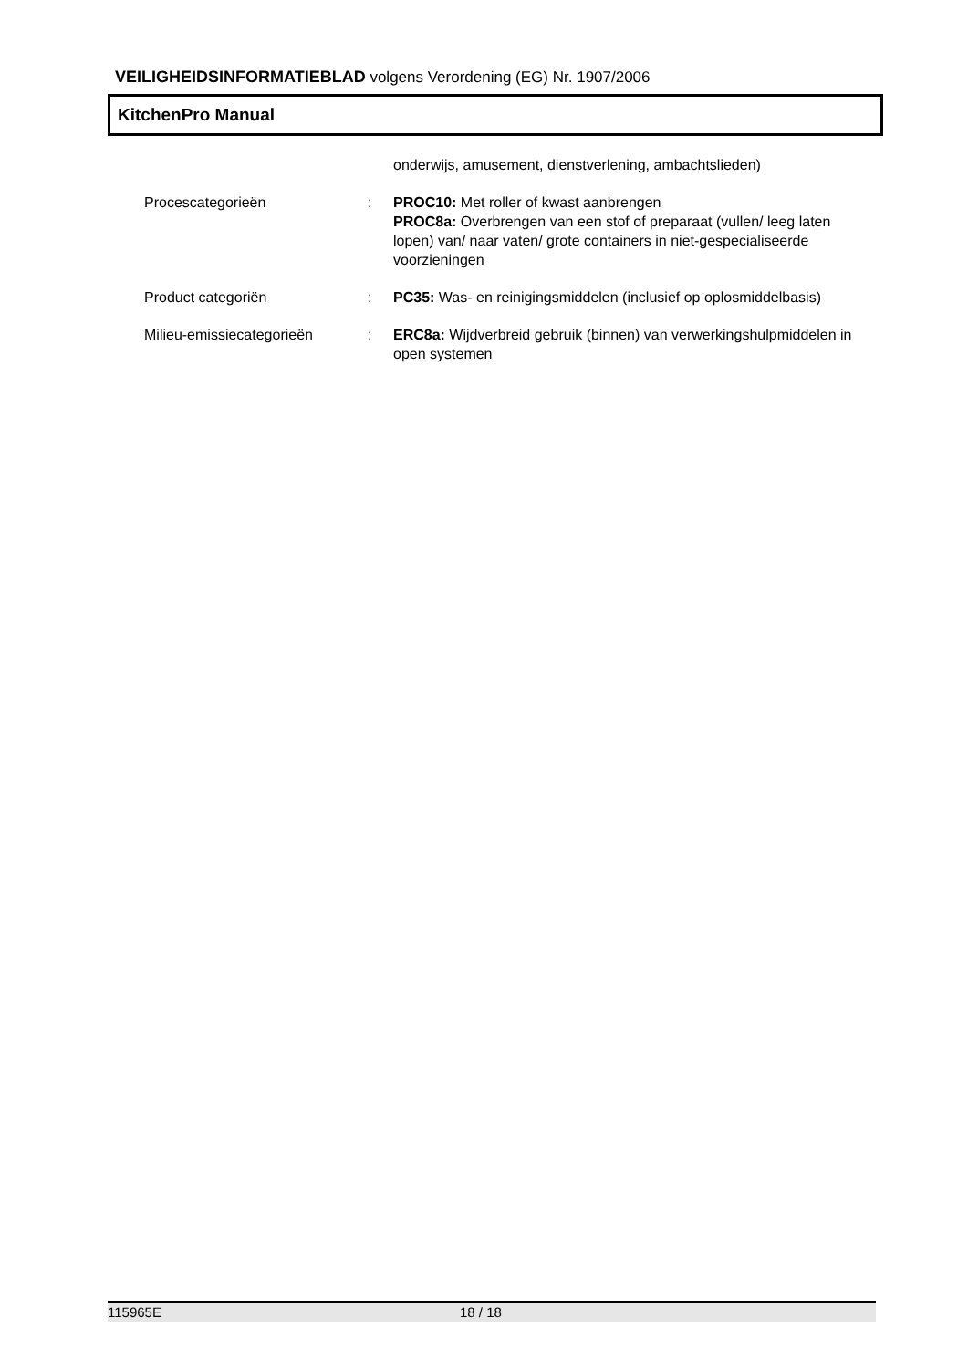VEILIGHEIDSINFORMATIEBLAD volgens Verordening (EG) Nr. 1907/2006
KitchenPro Manual
onderwijs, amusement, dienstverlening, ambachtslieden)
Procescategorieën : PROC10: Met roller of kwast aanbrengen
PROC8a: Overbrengen van een stof of preparaat (vullen/ leeg laten lopen) van/ naar vaten/ grote containers in niet-gespecialiseerde voorzieningen
Product categoriën : PC35: Was- en reinigingsmiddelen (inclusief op oplosmiddelbasis)
Milieu-emissiecategorieën : ERC8a: Wijdverbreid gebruik (binnen) van verwerkingshulpmiddelen in open systemen
115965E 18 / 18